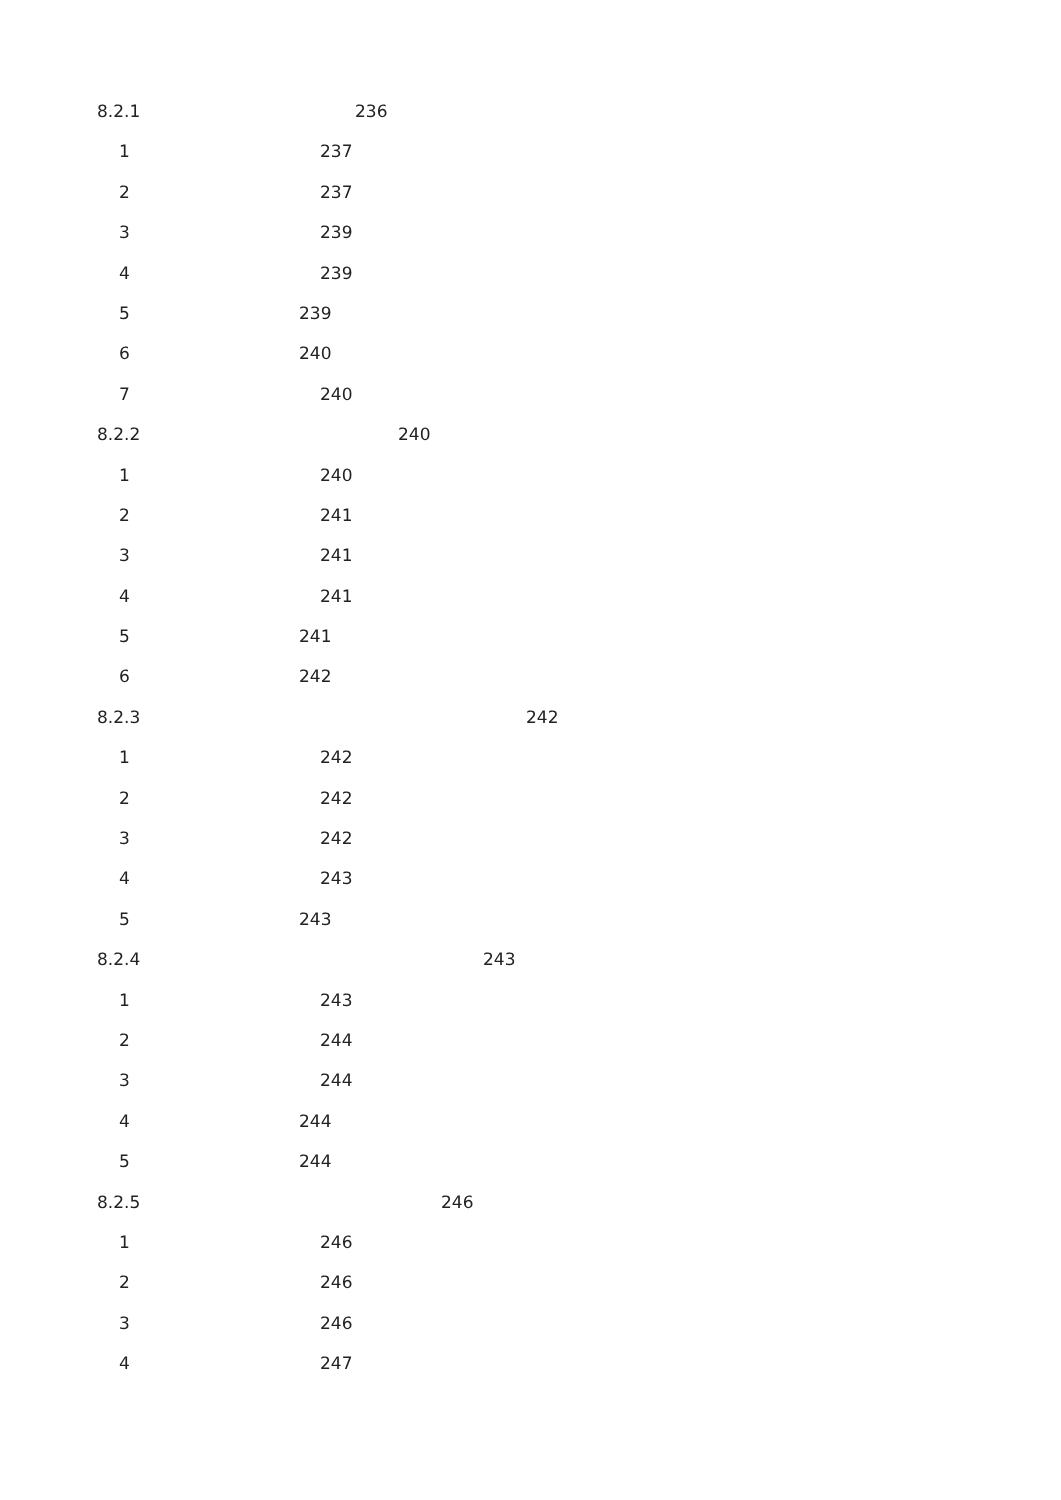8.2.1 236
1 237
2 237
3 239
4 239
5 239
6 240
7 240
8.2.2 240
1 240
2 241
3 241
4 241
5 241
6 242
8.2.3 242
1 242
2 242
3 242
4 243
5 243
8.2.4 243
1 243
2 244
3 244
4 244
5 244
8.2.5 246
1 246
2 246
3 246
4 247